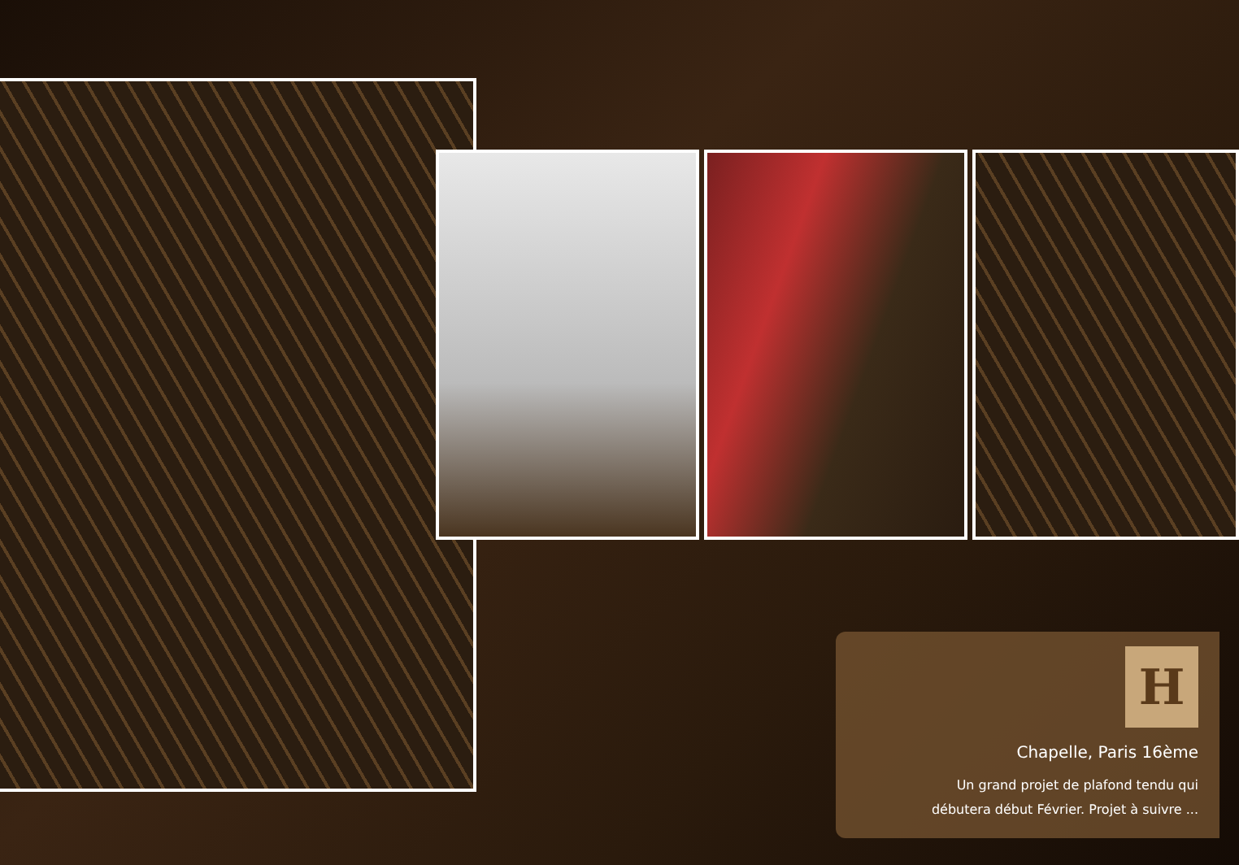H
Chapelle, Paris 16ème
Un grand projet de plafond tendu qui
débutera début Février. Projet à suivre ...